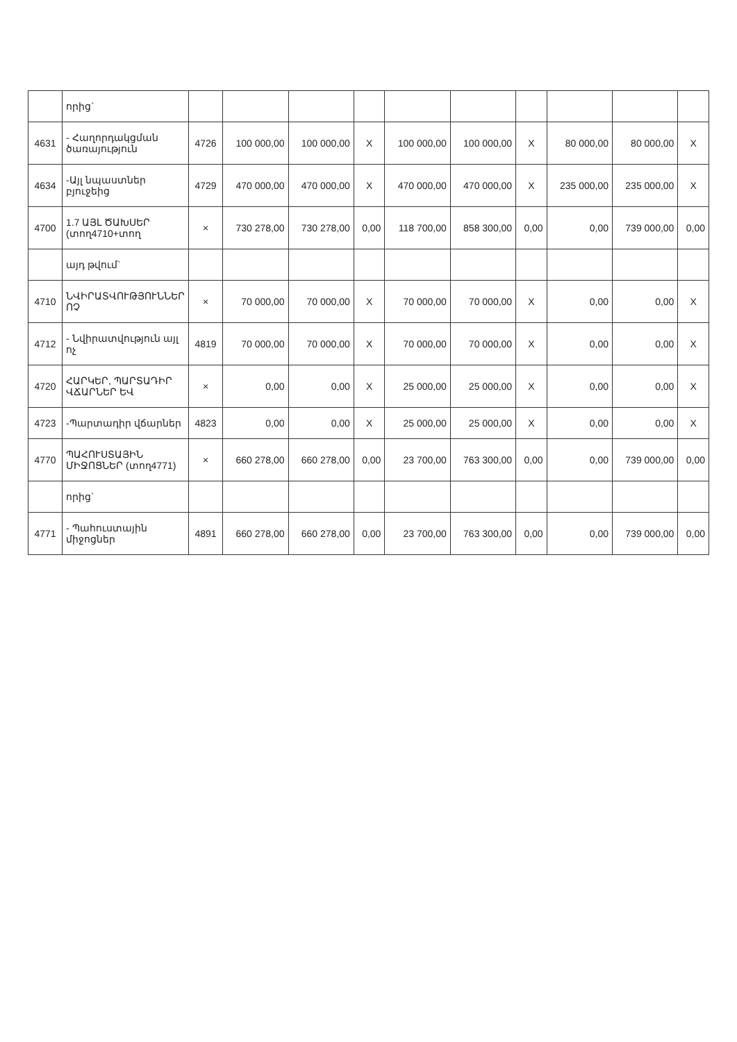| | որից` | | | | | | | | | | |
| 4631 | - Հաղորդակցման ծառայություն | 4726 | 100 000,00 | 100 000,00 | X | 100 000,00 | 100 000,00 | X | 80 000,00 | 80 000,00 | X |
| 4634 | -Այլ նպաստներ բյուջեից | 4729 | 470 000,00 | 470 000,00 | X | 470 000,00 | 470 000,00 | X | 235 000,00 | 235 000,00 | X |
| 4700 | 1.7 ԱՅԼ ԾԱԽՍԵՐ (տող4710+տող | × | 730 278,00 | 730 278,00 | 0,00 | 118 700,00 | 858 300,00 | 0,00 | 0,00 | 739 000,00 | 0,00 |
| | այդ թվում` | | | | | | | | | | |
| 4710 | ՆՎԻՐԱՏՎՈՒԹՅՈՒՆՆԵՐ ՈՉ | × | 70 000,00 | 70 000,00 | X | 70 000,00 | 70 000,00 | X | 0,00 | 0,00 | X |
| 4712 | - Նվիրատվություն այլ ոչ | 4819 | 70 000,00 | 70 000,00 | X | 70 000,00 | 70 000,00 | X | 0,00 | 0,00 | X |
| 4720 | ՀԱՐԿԵՐ, ՊԱՐՏԱԴԻՐ ՎՃԱՐՆԵՐ ԵՎ | × | 0,00 | 0,00 | X | 25 000,00 | 25 000,00 | X | 0,00 | 0,00 | X |
| 4723 | -Պարտադիր վճարներ | 4823 | 0,00 | 0,00 | X | 25 000,00 | 25 000,00 | X | 0,00 | 0,00 | X |
| 4770 | ՊԱՀՈՒՍՏԱՅԻՆ ՄԻՋՈՑՆԵՐ (տող4771) | × | 660 278,00 | 660 278,00 | 0,00 | 23 700,00 | 763 300,00 | 0,00 | 0,00 | 739 000,00 | 0,00 |
| | որից` | | | | | | | | | | |
| 4771 | - Պահուստային միջոցներ | 4891 | 660 278,00 | 660 278,00 | 0,00 | 23 700,00 | 763 300,00 | 0,00 | 0,00 | 739 000,00 | 0,00 |